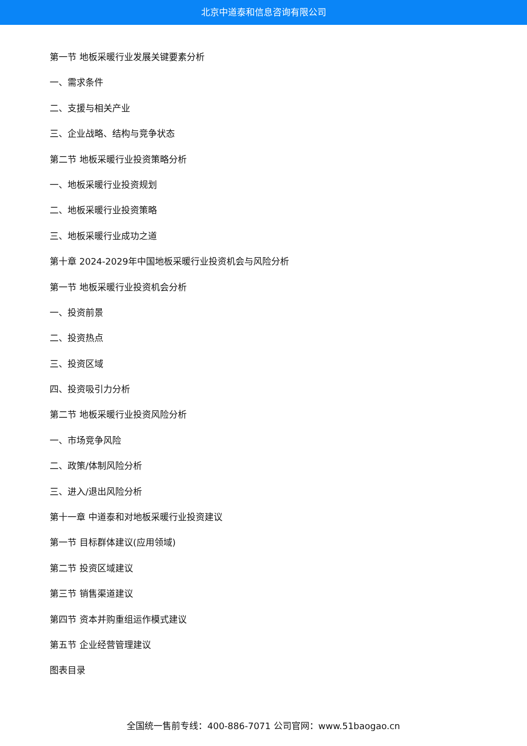北京中道泰和信息咨询有限公司
第一节 地板采暖行业发展关键要素分析
一、需求条件
二、支援与相关产业
三、企业战略、结构与竞争状态
第二节 地板采暖行业投资策略分析
一、地板采暖行业投资规划
二、地板采暖行业投资策略
三、地板采暖行业成功之道
第十章 2024-2029年中国地板采暖行业投资机会与风险分析
第一节 地板采暖行业投资机会分析
一、投资前景
二、投资热点
三、投资区域
四、投资吸引力分析
第二节 地板采暖行业投资风险分析
一、市场竞争风险
二、政策/体制风险分析
三、进入/退出风险分析
第十一章 中道泰和对地板采暖行业投资建议
第一节 目标群体建议(应用领域)
第二节 投资区域建议
第三节 销售渠道建议
第四节 资本并购重组运作模式建议
第五节 企业经营管理建议
图表目录
全国统一售前专线：400-886-7071 公司官网：www.51baogao.cn